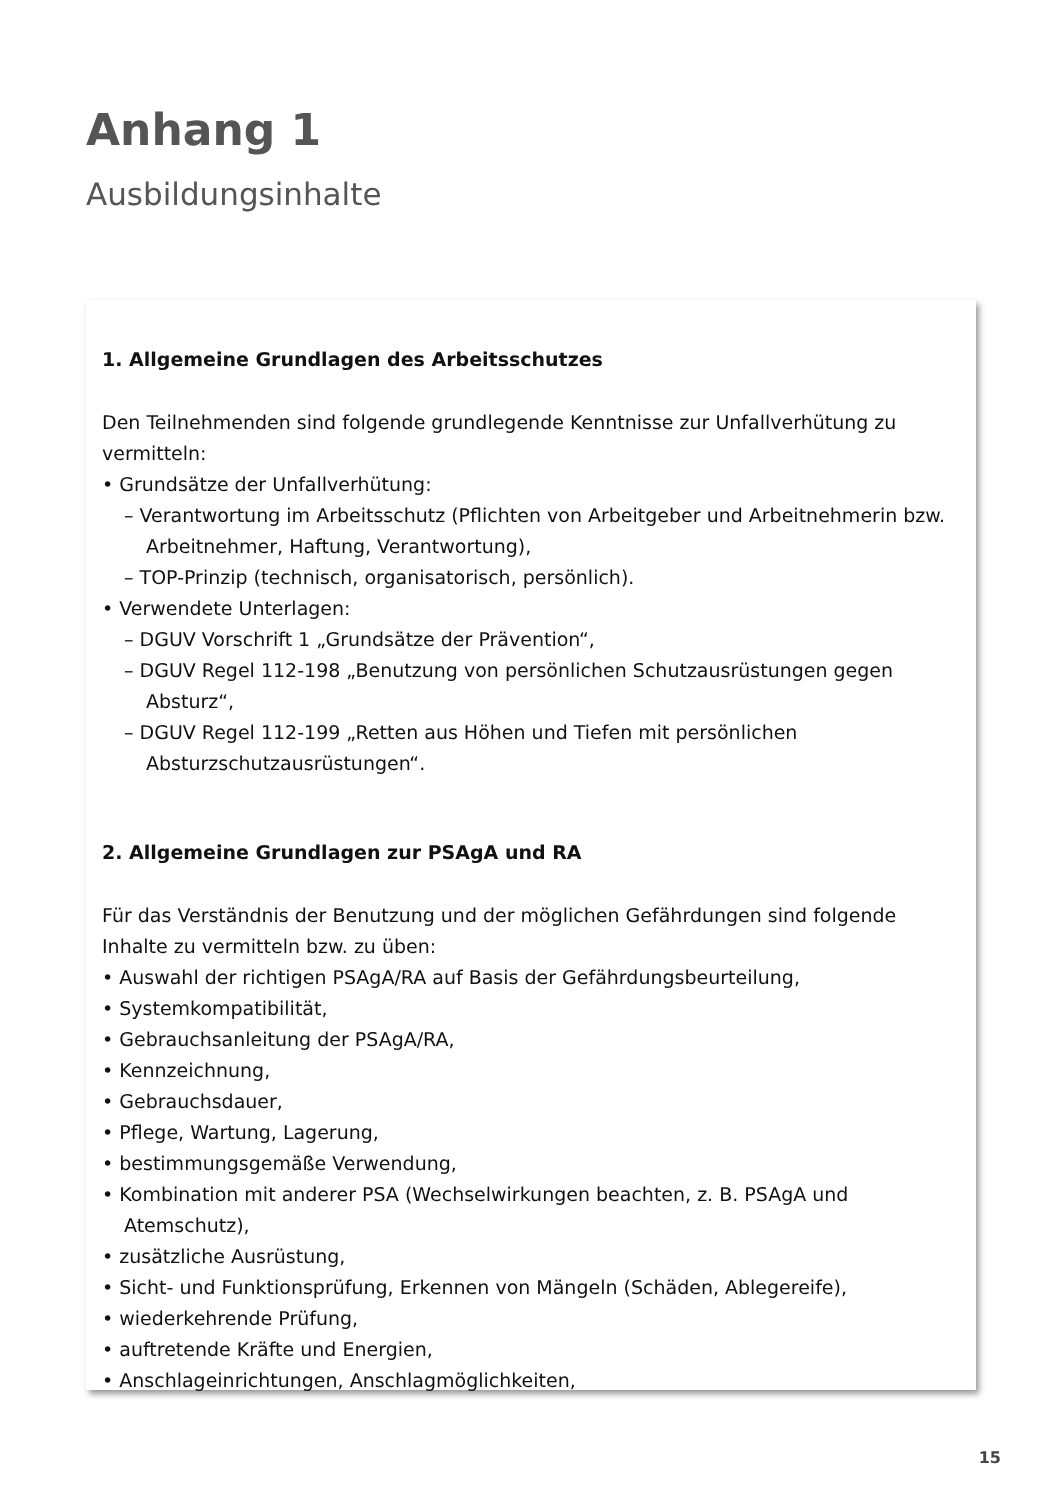Anhang 1
Ausbildungsinhalte
1. Allgemeine Grundlagen des Arbeitsschutzes
Den Teilnehmenden sind folgende grundlegende Kenntnisse zur Unfallverhütung zu vermitteln:
• Grundsätze der Unfallverhütung:
– Verantwortung im Arbeitsschutz (Pflichten von Arbeitgeber und Arbeitnehmerin bzw. Arbeitnehmer, Haftung, Verantwortung),
– TOP-Prinzip (technisch, organisatorisch, persönlich).
• Verwendete Unterlagen:
– DGUV Vorschrift 1 „Grundsätze der Prävention“,
– DGUV Regel 112-198 „Benutzung von persönlichen Schutzausrüstungen gegen Absturz“,
– DGUV Regel 112-199 „Retten aus Höhen und Tiefen mit persönlichen Absturzschutzausrüstungen“.
2. Allgemeine Grundlagen zur PSAgA und RA
Für das Verständnis der Benutzung und der möglichen Gefährdungen sind folgende Inhalte zu vermitteln bzw. zu üben:
• Auswahl der richtigen PSAgA/RA auf Basis der Gefährdungsbeurteilung,
• Systemkompatibilität,
• Gebrauchsanleitung der PSAgA/RA,
• Kennzeichnung,
• Gebrauchsdauer,
• Pflege, Wartung, Lagerung,
• bestimmungsgemäße Verwendung,
• Kombination mit anderer PSA (Wechselwirkungen beachten, z. B. PSAgA und Atemschutz),
• zusätzliche Ausrüstung,
• Sicht- und Funktionsprüfung, Erkennen von Mängeln (Schäden, Ablegereife),
• wiederkehrende Prüfung,
• auftretende Kräfte und Energien,
• Anschlageinrichtungen, Anschlagmöglichkeiten,
15